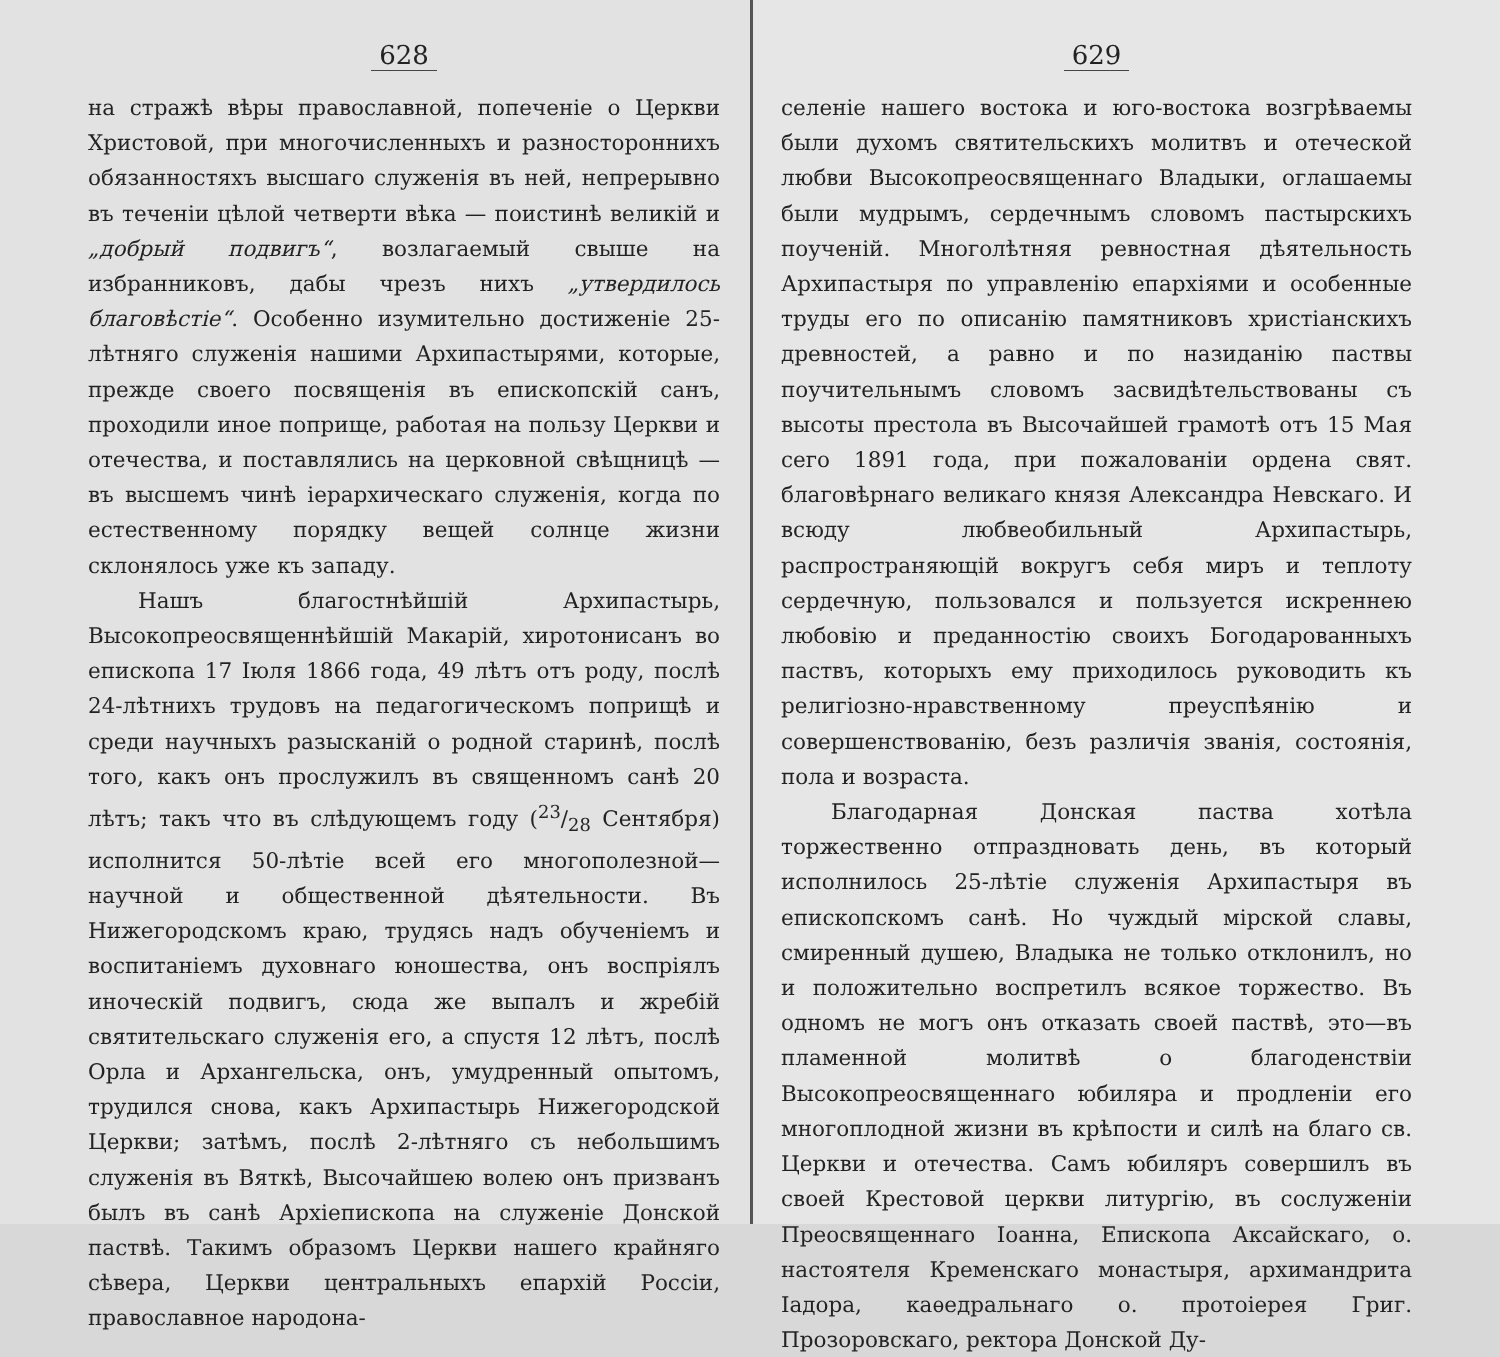628
на стражѣ вѣры православной, попеченіе о Церкви Христовой, при многочисленныхъ и разностороннихъ обязанностяхъ высшаго служенія въ ней, непрерывно въ теченіи цѣлой четверти вѣка — поистинѣ великій и „добрый подвигъ“, возлагаемый свыше на избранниковъ, дабы чрезъ нихъ „утвердилось благовѣстіе“. Особенно изумительно достиженіе 25-лѣтняго служенія нашими Архипастырями, которые, прежде своего посвященія въ епископскій санъ, проходили иное поприще, работая на пользу Церкви и отечества, и поставлялись на церковной свѣщницѣ — въ высшемъ чинѣ іерархическаго служенія, когда по естественному порядку вещей солнце жизни склонялось уже къ западу.
Нашъ благостнѣйшій Архипастырь, Высокопреосвященнѣйшій Макарій, хиротонисанъ во епископа 17 Іюля 1866 года, 49 лѣтъ отъ роду, послѣ 24-лѣтнихъ трудовъ на педагогическомъ поприщѣ и среди научныхъ разысканій о родной старинѣ, послѣ того, какъ онъ прослужилъ въ священномъ санѣ 20 лѣтъ; такъ что въ слѣдующемъ году (23/28 Сентября) исполнится 50-лѣтіе всей его многополезной—научной и общественной дѣятельности. Въ Нижегородскомъ краю, трудясь надъ обученіемъ и воспитаніемъ духовнаго юношества, онъ воспріялъ иноческій подвигъ, сюда же выпалъ и жребій святительскаго служенія его, а спустя 12 лѣтъ, послѣ Орла и Архангельска, онъ, умудренный опытомъ, трудился снова, какъ Архипастырь Нижегородской Церкви; затѣмъ, послѣ 2-лѣтняго съ небольшимъ служенія въ Вяткѣ, Высочайшею волею онъ призванъ былъ въ санѣ Архіепископа на служеніе Донской паствѣ. Такимъ образомъ Церкви нашего крайняго сѣвера, Церкви центральныхъ епархій Россіи, православное народона-
629
селеніе нашего востока и юго-востока возгрѣваемы были духомъ святительскихъ молитвъ и отеческой любви Высокопреосвященнаго Владыки, оглашаемы были мудрымъ, сердечнымъ словомъ пастырскихъ поученій. Многолѣтняя ревностная дѣятельность Архипастыря по управленію епархіями и особенные труды его по описанію памятниковъ христіанскихъ древностей, а равно и по назиданію паствы поучительнымъ словомъ засвидѣтельствованы съ высоты престола въ Высочайшей грамотѣ отъ 15 Мая сего 1891 года, при пожалованіи ордена свят. благовѣрнаго великаго князя Александра Невскаго. И всюду любвеобильный Архипастырь, распространяющій вокругъ себя миръ и теплоту сердечную, пользовался и пользуется искреннею любовію и преданностію своихъ Богодарованныхъ паствъ, которыхъ ему приходилось руководить къ религіозно-нравственному преуспѣянію и совершенствованію, безъ различія званія, состоянія, пола и возраста.
Благодарная Донская паства хотѣла торжественно отпраздновать день, въ который исполнилось 25-лѣтіе служенія Архипастыря въ епископскомъ санѣ. Но чуждый мірской славы, смиренный душею, Владыка не только отклонилъ, но и положительно воспретилъ всякое торжество. Въ одномъ не могъ онъ отказать своей паствѣ, это—въ пламенной молитвѣ о благоденствіи Высокопреосвященнаго юбиляра и продленіи его многоплодной жизни въ крѣпости и силѣ на благо св. Церкви и отечества. Самъ юбиляръ совершилъ въ своей Крестовой церкви литургію, въ сослуженіи Преосвященнаго Іоанна, Епископа Аксайскаго, о. настоятеля Кременскаго монастыря, архимандрита Іадора, каѳедральнаго о. протоіерея Григ. Прозоровскаго, ректора Донской Ду-